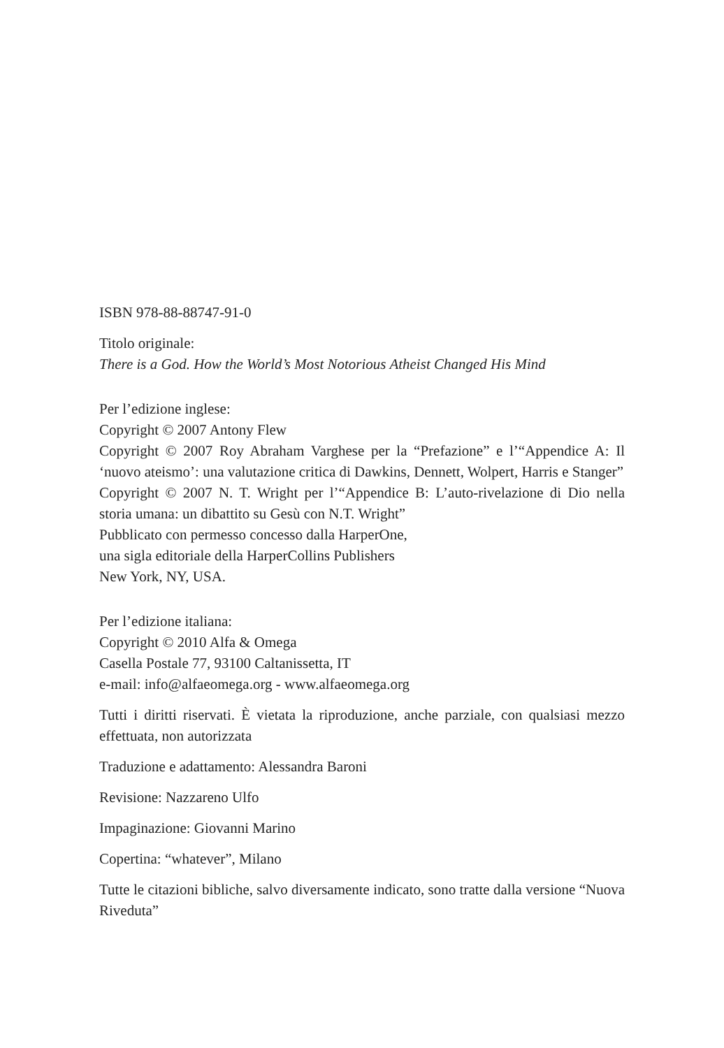ISBN 978-88-88747-91-0
Titolo originale:
There is a God. How the World’s Most Notorious Atheist Changed His Mind
Per l’edizione inglese:
Copyright © 2007 Antony Flew
Copyright © 2007 Roy Abraham Varghese per la “Prefazione” e l’“Appendice A: Il ‘nuovo ateismo’: una valutazione critica di Dawkins, Dennett, Wolpert, Harris e Stanger”
Copyright © 2007 N. T. Wright per l’“Appendice B: L’auto-rivelazione di Dio nella storia umana: un dibattito su Gesù con N.T. Wright”
Pubblicato con permesso concesso dalla HarperOne,
una sigla editoriale della HarperCollins Publishers
New York, NY, USA.
Per l’edizione italiana:
Copyright © 2010 Alfa & Omega
Casella Postale 77, 93100 Caltanissetta, IT
e-mail: info@alfaeomega.org - www.alfaeomega.org
Tutti i diritti riservati. È vietata la riproduzione, anche parziale, con qualsiasi mezzo effettuata, non autorizzata
Traduzione e adattamento: Alessandra Baroni
Revisione: Nazzareno Ulfo
Impaginazione: Giovanni Marino
Copertina: “whatever”, Milano
Tutte le citazioni bibliche, salvo diversamente indicato, sono tratte dalla versione “Nuova Riveduta”